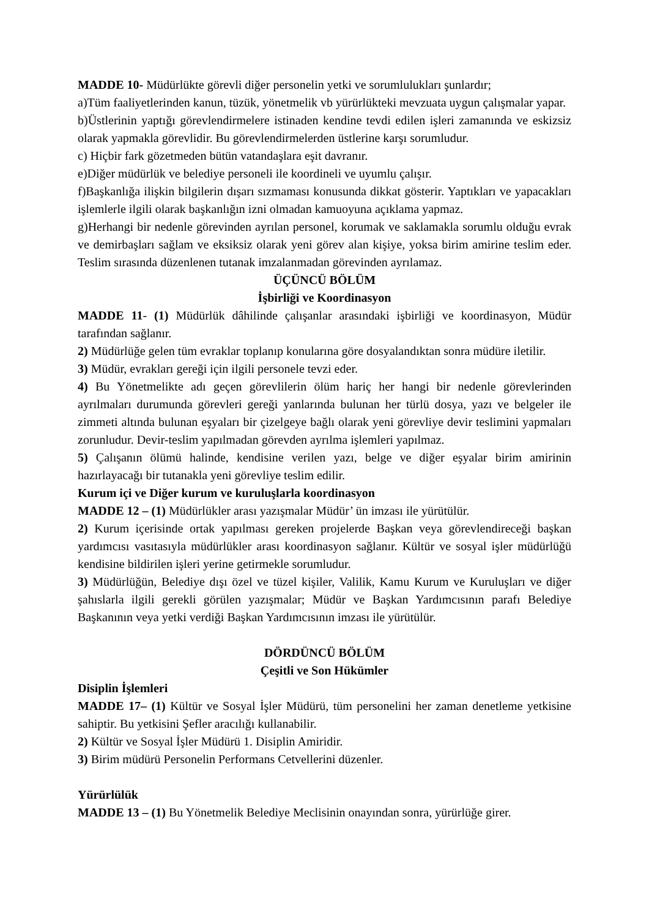MADDE 10- Müdürlükte görevli diğer personelin yetki ve sorumlulukları şunlardır;
a)Tüm faaliyetlerinden kanun, tüzük, yönetmelik vb yürürlükteki mevzuata uygun çalışmalar yapar.
b)Üstlerinin yaptığı görevlendirmelere istinaden kendine tevdi edilen işleri zamanında ve eskizsiz olarak yapmakla görevlidir. Bu görevlendirmelerden üstlerine karşı sorumludur.
c) Hiçbir fark gözetmeden bütün vatandaşlara eşit davranır.
e)Diğer müdürlük ve belediye personeli ile koordineli ve uyumlu çalışır.
f)Başkanlığa ilişkin bilgilerin dışarı sızmaması konusunda dikkat gösterir. Yaptıkları ve yapacakları işlemlerle ilgili olarak başkanlığın izni olmadan kamuoyuna açıklama yapmaz.
g)Herhangi bir nedenle görevinden ayrılan personel, korumak ve saklamakla sorumlu olduğu evrak ve demirbaşları sağlam ve eksiksiz olarak yeni görev alan kişiye, yoksa birim amirine teslim eder. Teslim sırasında düzenlenen tutanak imzalanmadan görevinden ayrılamaz.
ÜÇÜNCÜ BÖLÜM
İşbirliği ve Koordinasyon
MADDE 11- (1) Müdürlük dâhilinde çalışanlar arasındaki işbirliği ve koordinasyon, Müdür tarafından sağlanır.
2) Müdürlüğe gelen tüm evraklar toplanıp konularına göre dosyalandıktan sonra müdüre iletilir.
3) Müdür, evrakları gereği için ilgili personele tevzi eder.
4) Bu Yönetmelikte adı geçen görevlilerin ölüm hariç her hangi bir nedenle görevlerinden ayrılmaları durumunda görevleri gereği yanlarında bulunan her türlü dosya, yazı ve belgeler ile zimmeti altında bulunan eşyaları bir çizelgeye bağlı olarak yeni görevliye devir teslimini yapmaları zorunludur. Devir-teslim yapılmadan görevden ayrılma işlemleri yapılmaz.
5) Çalışanın ölümü halinde, kendisine verilen yazı, belge ve diğer eşyalar birim amirinin hazırlayacağı bir tutanakla yeni görevliye teslim edilir.
Kurum içi ve Diğer kurum ve kuruluşlarla koordinasyon
MADDE 12 – (1) Müdürlükler arası yazışmalar Müdür’ ün imzası ile yürütülür.
2) Kurum içerisinde ortak yapılması gereken projelerde Başkan veya görevlendireceği başkan yardımcısı vasıtasıyla müdürlükler arası koordinasyon sağlanır. Kültür ve sosyal işler müdürlüğü kendisine bildirilen işleri yerine getirmekle sorumludur.
3) Müdürlüğün, Belediye dışı özel ve tüzel kişiler, Valilik, Kamu Kurum ve Kuruluşları ve diğer şahıslarla ilgili gerekli görülen yazışmalar; Müdür ve Başkan Yardımcısının parafı Belediye Başkanının veya yetki verdiği Başkan Yardımcısının imzası ile yürütülür.
DÖRDÜNCÜ BÖLÜM
Çeşitli ve Son Hükümler
Disiplin İşlemleri
MADDE 17– (1) Kültür ve Sosyal İşler Müdürü, tüm personelini her zaman denetleme yetkisine sahiptir. Bu yetkisini Şefler aracılığı kullanabilir.
2) Kültür ve Sosyal İşler Müdürü 1. Disiplin Amiridir.
3) Birim müdürü Personelin Performans Cetvellerini düzenler.
Yürürlülük
MADDE 13 – (1) Bu Yönetmelik Belediye Meclisinin onayından sonra, yürürlüğe girer.